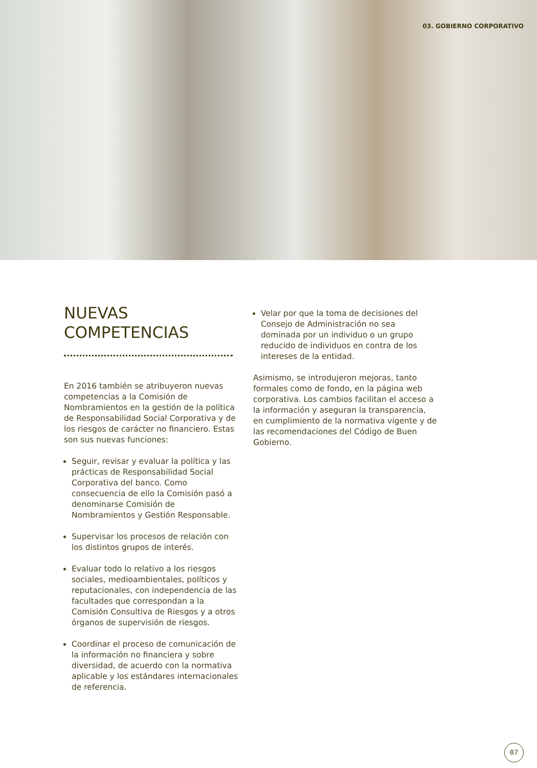03. GOBIERNO CORPORATIVO
NUEVAS
COMPETENCIAS
En 2016 también se atribuyeron nuevas competencias a la Comisión de Nombramientos en la gestión de la política de Responsabilidad Social Corporativa y de los riesgos de carácter no financiero. Estas son sus nuevas funciones:
Seguir, revisar y evaluar la política y las prácticas de Responsabilidad Social Corporativa del banco. Como consecuencia de ello la Comisión pasó a denominarse Comisión de Nombramientos y Gestión Responsable.
Supervisar los procesos de relación con los distintos grupos de interés.
Evaluar todo lo relativo a los riesgos sociales, medioambientales, políticos y reputacionales, con independencia de las facultades que correspondan a la Comisión Consultiva de Riesgos y a otros órganos de supervisión de riesgos.
Coordinar el proceso de comunicación de la información no financiera y sobre diversidad, de acuerdo con la normativa aplicable y los estándares internacionales de referencia.
Velar por que la toma de decisiones del Consejo de Administración no sea dominada por un individuo o un grupo reducido de individuos en contra de los intereses de la entidad.
Asimismo, se introdujeron mejoras, tanto formales como de fondo, en la página web corporativa. Los cambios facilitan el acceso a la información y aseguran la transparencia, en cumplimiento de la normativa vigente y de las recomendaciones del Código de Buen Gobierno.
87